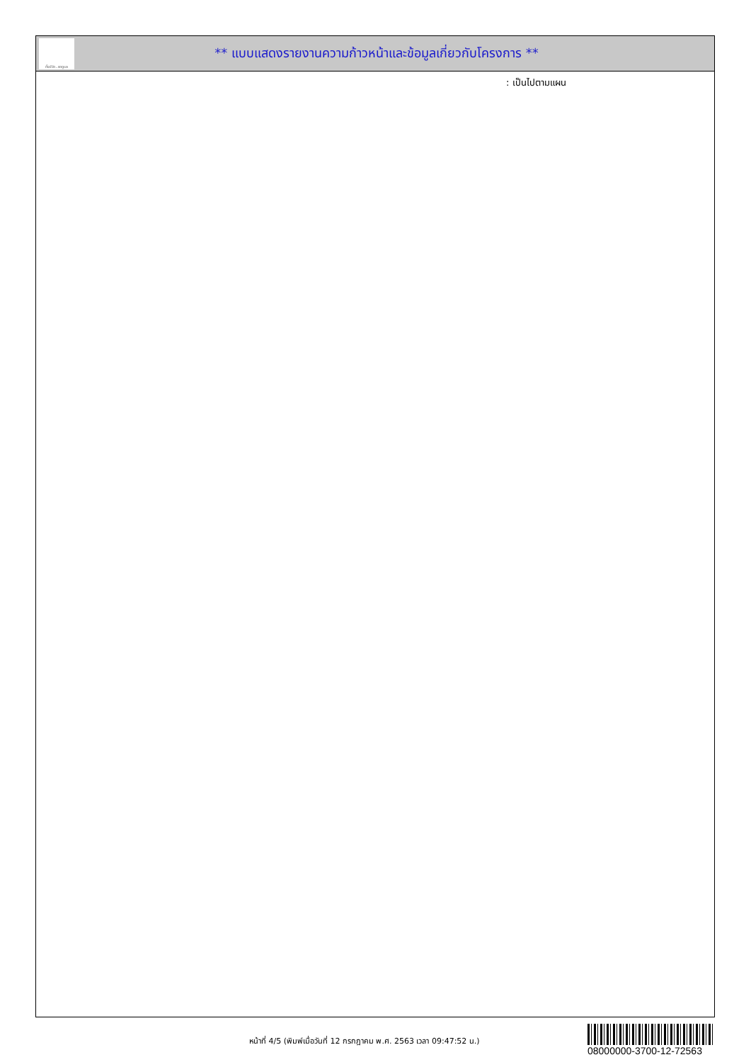ทั้งชีวิต..เราดูแล
** แบบแสดงรายงานความก้าวหน้าและข้อมูลเกี่ยวกับโครงการ **
: เป็นไปตามแผน
หน้าที่ 4/5 (พิมพ์เมื่อวันที่ 12 กรกฎาคม พ.ศ. 2563 เวลา 09:47:52 น.)
08000000-3700-12-72563